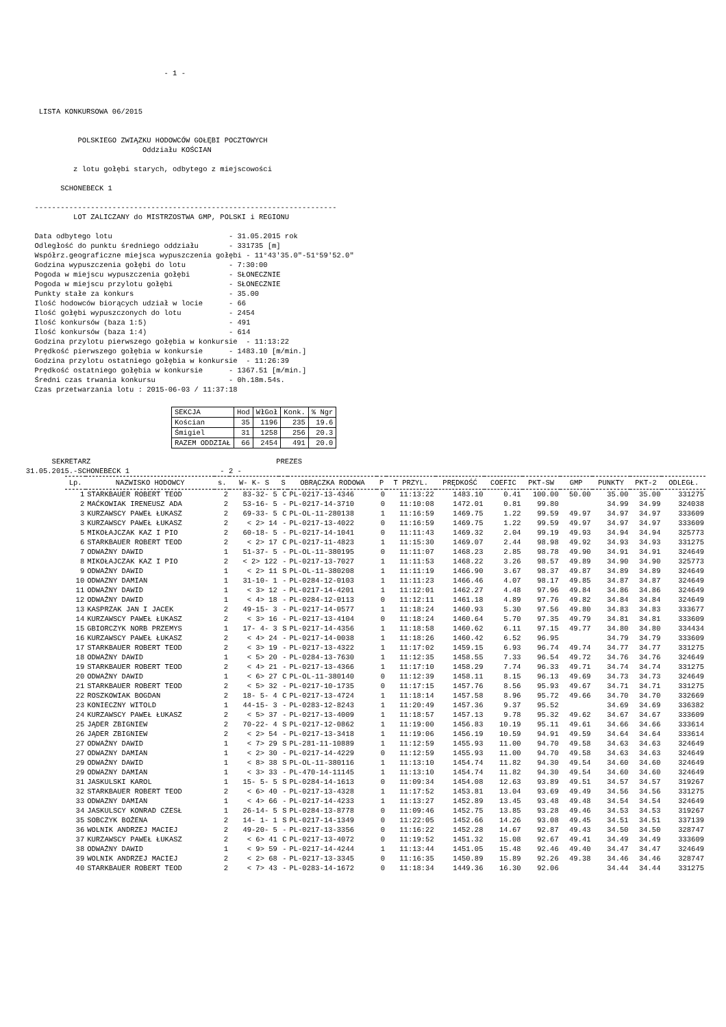- 1 -



         LISTA KONKURSOWA 06/2015


                  POLSKIEGO ZWIĄZKU HODOWCÓW GOŁĘBI POCZTOWYCH
                                 Oddziału KOŚCIAN

                 z lotu gołębi starych, odbytego z miejscowości

              SCHONEBECK 1

        ----------------------------------------------------------------------
                 LOT ZALICZANY do MISTRZOSTWA GMP, POLSKI i REGIONU

        Data odbytego lotu                           - 31.05.2015 rok
        Odległość do punktu średniego oddziału       - 331735 [m]
        Współrz.geograficzne miejsca wypuszczenia gołębi - 11°43'35.0"-51°59'52.0"
        Godzina wypuszczenia gołębi do lotu          - 7:30:00
        Pogoda w miejscu wypuszczenia gołębi         - SŁONECZNIE
        Pogoda w miejscu przylotu gołębi             - SŁONECZNIE
        Punkty stałe za konkurs                      - 35.00
        Ilość hodowców biorących udział w locie      - 66
        Ilość gołębi wypuszczonych do lotu           - 2454
        Ilość konkursów (baza 1:5)                   - 491
        Ilość konkursów (baza 1:4)                   - 614
        Godzina przylotu pierwszego gołębia w konkursie  - 11:13:22
        Prędkość pierwszego gołębia w konkursie      - 1483.10 [m/min.]
        Godzina przylotu ostatniego gołębia w konkursie  - 11:26:39
        Prędkość ostatniego gołębia w konkursie      - 1367.51 [m/min.]
        Średni czas trwania konkursu                 - 0h.18m.54s.
        Czas przetwarzania lotu : 2015-06-03 / 11:37:18
| SEKCJA | Hod | WłGoł | Konk. | % Ngr |
| --- | --- | --- | --- | --- |
| Kościan | 35 | 1196 | 235 | 19.6 |
| Śmigiel | 31 | 1258 | 256 | 20.3 |
| RAZEM ODDZIAŁ | 66 | 2454 | 491 | 20.0 |
            SEKRETARZ                                           PREZES
      31.05.2015.-SCHONEBECK 1                     - 2 -
| Lp. | NAZWISKO HODOWCY | s. | W- K- S | S | OBRĄCZKA RODOWA | P | T PRZYL. | PRĘDKOŚĆ | COEFIC | PKT-SW | GMP | PUNKTY | PKT-2 | ODLEGŁ. |
| --- | --- | --- | --- | --- | --- | --- | --- | --- | --- | --- | --- | --- | --- | --- |
| 1 | STARKBAUER ROBERT TEOD | 2 | 83-32- 5 | C | PL-0217-13-4346 | 0 | 11:13:22 | 1483.10 | 0.41 | 100.00 | 50.00 | 35.00 | 35.00 | 331275 |
| 2 | MAĆKOWIAK IRENEUSZ ADA | 2 | 53-16- 5 | - | PL-0217-14-3710 | 0 | 11:10:08 | 1472.01 | 0.81 | 99.80 | | 34.99 | 34.99 | 324038 |
| 3 | KURZAWSCY PAWEŁ ŁUKASZ | 2 | 69-33- 5 | C | PL-OL-11-280138 | 1 | 11:16:59 | 1469.75 | 1.22 | 99.59 | 49.97 | 34.97 | 34.97 | 333609 |
| 3 | KURZAWSCY PAWEŁ ŁUKASZ | 2 | < 2> 14 | - | PL-0217-13-4022 | 0 | 11:16:59 | 1469.75 | 1.22 | 99.59 | 49.97 | 34.97 | 34.97 | 333609 |
| 5 | MIKOŁAJCZAK KAZ I PIO | 2 | 60-18- 5 | - | PL-0217-14-1041 | 0 | 11:11:43 | 1469.32 | 2.04 | 99.19 | 49.93 | 34.94 | 34.94 | 325773 |
| 6 | STARKBAUER ROBERT TEOD | 2 | < 2> 17 | C | PL-0217-11-4823 | 1 | 11:15:30 | 1469.07 | 2.44 | 98.98 | 49.92 | 34.93 | 34.93 | 331275 |
| 7 | ODWAŻNY DAWID | 1 | 51-37- 5 | - | PL-OL-11-380195 | 0 | 11:11:07 | 1468.23 | 2.85 | 98.78 | 49.90 | 34.91 | 34.91 | 324649 |
| 8 | MIKOŁAJCZAK KAZ I PIO | 2 | < 2> 122 | - | PL-0217-13-7027 | 1 | 11:11:53 | 1468.22 | 3.26 | 98.57 | 49.89 | 34.90 | 34.90 | 325773 |
| 9 | ODWAŻNY DAWID | 1 | < 2> 11 | S | PL-OL-11-380208 | 1 | 11:11:19 | 1466.90 | 3.67 | 98.37 | 49.87 | 34.89 | 34.89 | 324649 |
| 10 | ODWAZNY DAMIAN | 1 | 31-10- 1 | - | PL-0284-12-0103 | 1 | 11:11:23 | 1466.46 | 4.07 | 98.17 | 49.85 | 34.87 | 34.87 | 324649 |
| 11 | ODWAŻNY DAWID | 1 | < 3> 12 | - | PL-0217-14-4201 | 1 | 11:12:01 | 1462.27 | 4.48 | 97.96 | 49.84 | 34.86 | 34.86 | 324649 |
| 12 | ODWAŻNY DAWID | 1 | < 4> 18 | - | PL-0284-12-0113 | 0 | 11:12:11 | 1461.18 | 4.89 | 97.76 | 49.82 | 34.84 | 34.84 | 324649 |
| 13 | KASPRZAK JAN I JACEK | 2 | 49-15- 3 | - | PL-0217-14-0577 | 1 | 11:18:24 | 1460.93 | 5.30 | 97.56 | 49.80 | 34.83 | 34.83 | 333677 |
| 14 | KURZAWSCY PAWEŁ ŁUKASZ | 2 | < 3> 16 | - | PL-0217-13-4104 | 0 | 11:18:24 | 1460.64 | 5.70 | 97.35 | 49.79 | 34.81 | 34.81 | 333609 |
| 15 | GBIORCZYK NORB PRZEMYS | 1 | 17- 4- 3 | S | PL-0217-14-4356 | 1 | 11:18:58 | 1460.62 | 6.11 | 97.15 | 49.77 | 34.80 | 34.80 | 334434 |
| 16 | KURZAWSCY PAWEŁ ŁUKASZ | 2 | < 4> 24 | - | PL-0217-14-0038 | 1 | 11:18:26 | 1460.42 | 6.52 | 96.95 | | 34.79 | 34.79 | 333609 |
| 17 | STARKBAUER ROBERT TEOD | 2 | < 3> 19 | - | PL-0217-13-4322 | 1 | 11:17:02 | 1459.15 | 6.93 | 96.74 | 49.74 | 34.77 | 34.77 | 331275 |
| 18 | ODWAŻNY DAWID | 1 | < 5> 20 | - | PL-0284-13-7630 | 1 | 11:12:35 | 1458.55 | 7.33 | 96.54 | 49.72 | 34.76 | 34.76 | 324649 |
| 19 | STARKBAUER ROBERT TEOD | 2 | < 4> 21 | - | PL-0217-13-4366 | 1 | 11:17:10 | 1458.29 | 7.74 | 96.33 | 49.71 | 34.74 | 34.74 | 331275 |
| 20 | ODWAŻNY DAWID | 1 | < 6> 27 | C | PL-OL-11-380140 | 0 | 11:12:39 | 1458.11 | 8.15 | 96.13 | 49.69 | 34.73 | 34.73 | 324649 |
| 21 | STARKBAUER ROBERT TEOD | 2 | < 5> 32 | - | PL-0217-10-1735 | 0 | 11:17:15 | 1457.76 | 8.56 | 95.93 | 49.67 | 34.71 | 34.71 | 331275 |
| 22 | ROSZKOWIAK BOGDAN | 2 | 18- 5- 4 | C | PL-0217-13-4724 | 1 | 11:18:14 | 1457.58 | 8.96 | 95.72 | 49.66 | 34.70 | 34.70 | 332669 |
| 23 | KONIECZNY WITOLD | 1 | 44-15- 3 | - | PL-0283-12-8243 | 1 | 11:20:49 | 1457.36 | 9.37 | 95.52 | | 34.69 | 34.69 | 336382 |
| 24 | KURZAWSCY PAWEŁ ŁUKASZ | 2 | < 5> 37 | - | PL-0217-13-4009 | 1 | 11:18:57 | 1457.13 | 9.78 | 95.32 | 49.62 | 34.67 | 34.67 | 333609 |
| 25 | JĄDER ZBIGNIEW | 2 | 70-22- 4 | S | PL-0217-12-0862 | 1 | 11:19:00 | 1456.83 | 10.19 | 95.11 | 49.61 | 34.66 | 34.66 | 333614 |
| 26 | JĄDER ZBIGNIEW | 2 | < 2> 54 | - | PL-0217-13-3418 | 1 | 11:19:06 | 1456.19 | 10.59 | 94.91 | 49.59 | 34.64 | 34.64 | 333614 |
| 27 | ODWAŻNY DAWID | 1 | < 7> 29 | S | PL-281-11-10889 | 1 | 11:12:59 | 1455.93 | 11.00 | 94.70 | 49.58 | 34.63 | 34.63 | 324649 |
| 27 | ODWAZNY DAMIAN | 1 | < 2> 30 | - | PL-0217-14-4229 | 0 | 11:12:59 | 1455.93 | 11.00 | 94.70 | 49.58 | 34.63 | 34.63 | 324649 |
| 29 | ODWAŻNY DAWID | 1 | < 8> 38 | S | PL-OL-11-380116 | 1 | 11:13:10 | 1454.74 | 11.82 | 94.30 | 49.54 | 34.60 | 34.60 | 324649 |
| 29 | ODWAZNY DAMIAN | 1 | < 3> 33 | - | PL-470-14-11145 | 1 | 11:13:10 | 1454.74 | 11.82 | 94.30 | 49.54 | 34.60 | 34.60 | 324649 |
| 31 | JASKULSKI KAROL | 1 | 15- 5- 5 | S | PL-0284-14-1613 | 0 | 11:09:34 | 1454.08 | 12.63 | 93.89 | 49.51 | 34.57 | 34.57 | 319267 |
| 32 | STARKBAUER ROBERT TEOD | 2 | < 6> 40 | - | PL-0217-13-4328 | 1 | 11:17:52 | 1453.81 | 13.04 | 93.69 | 49.49 | 34.56 | 34.56 | 331275 |
| 33 | ODWAZNY DAMIAN | 1 | < 4> 66 | - | PL-0217-14-4233 | 1 | 11:13:27 | 1452.89 | 13.45 | 93.48 | 49.48 | 34.54 | 34.54 | 324649 |
| 34 | JASKULSCY KONRAD CZESŁ | 1 | 26-14- 5 | S | PL-0284-13-8778 | 0 | 11:09:46 | 1452.75 | 13.85 | 93.28 | 49.46 | 34.53 | 34.53 | 319267 |
| 35 | SOBCZYK BOŻENA | 2 | 14- 1- 1 | S | PL-0217-14-1349 | 0 | 11:22:05 | 1452.66 | 14.26 | 93.08 | 49.45 | 34.51 | 34.51 | 337139 |
| 36 | WOLNIK ANDRZEJ MACIEJ | 2 | 49-20- 5 | - | PL-0217-13-3356 | 0 | 11:16:22 | 1452.28 | 14.67 | 92.87 | 49.43 | 34.50 | 34.50 | 328747 |
| 37 | KURZAWSCY PAWEŁ ŁUKASZ | 2 | < 6> 41 | C | PL-0217-13-4072 | 0 | 11:19:52 | 1451.32 | 15.08 | 92.67 | 49.41 | 34.49 | 34.49 | 333609 |
| 38 | ODWAŻNY DAWID | 1 | < 9> 59 | - | PL-0217-14-4244 | 1 | 11:13:44 | 1451.05 | 15.48 | 92.46 | 49.40 | 34.47 | 34.47 | 324649 |
| 39 | WOLNIK ANDRZEJ MACIEJ | 2 | < 2> 68 | - | PL-0217-13-3345 | 0 | 11:16:35 | 1450.89 | 15.89 | 92.26 | 49.38 | 34.46 | 34.46 | 328747 |
| 40 | STARKBAUER ROBERT TEOD | 2 | < 7> 43 | - | PL-0283-14-1672 | 0 | 11:18:34 | 1449.36 | 16.30 | 92.06 | | 34.44 | 34.44 | 331275 |